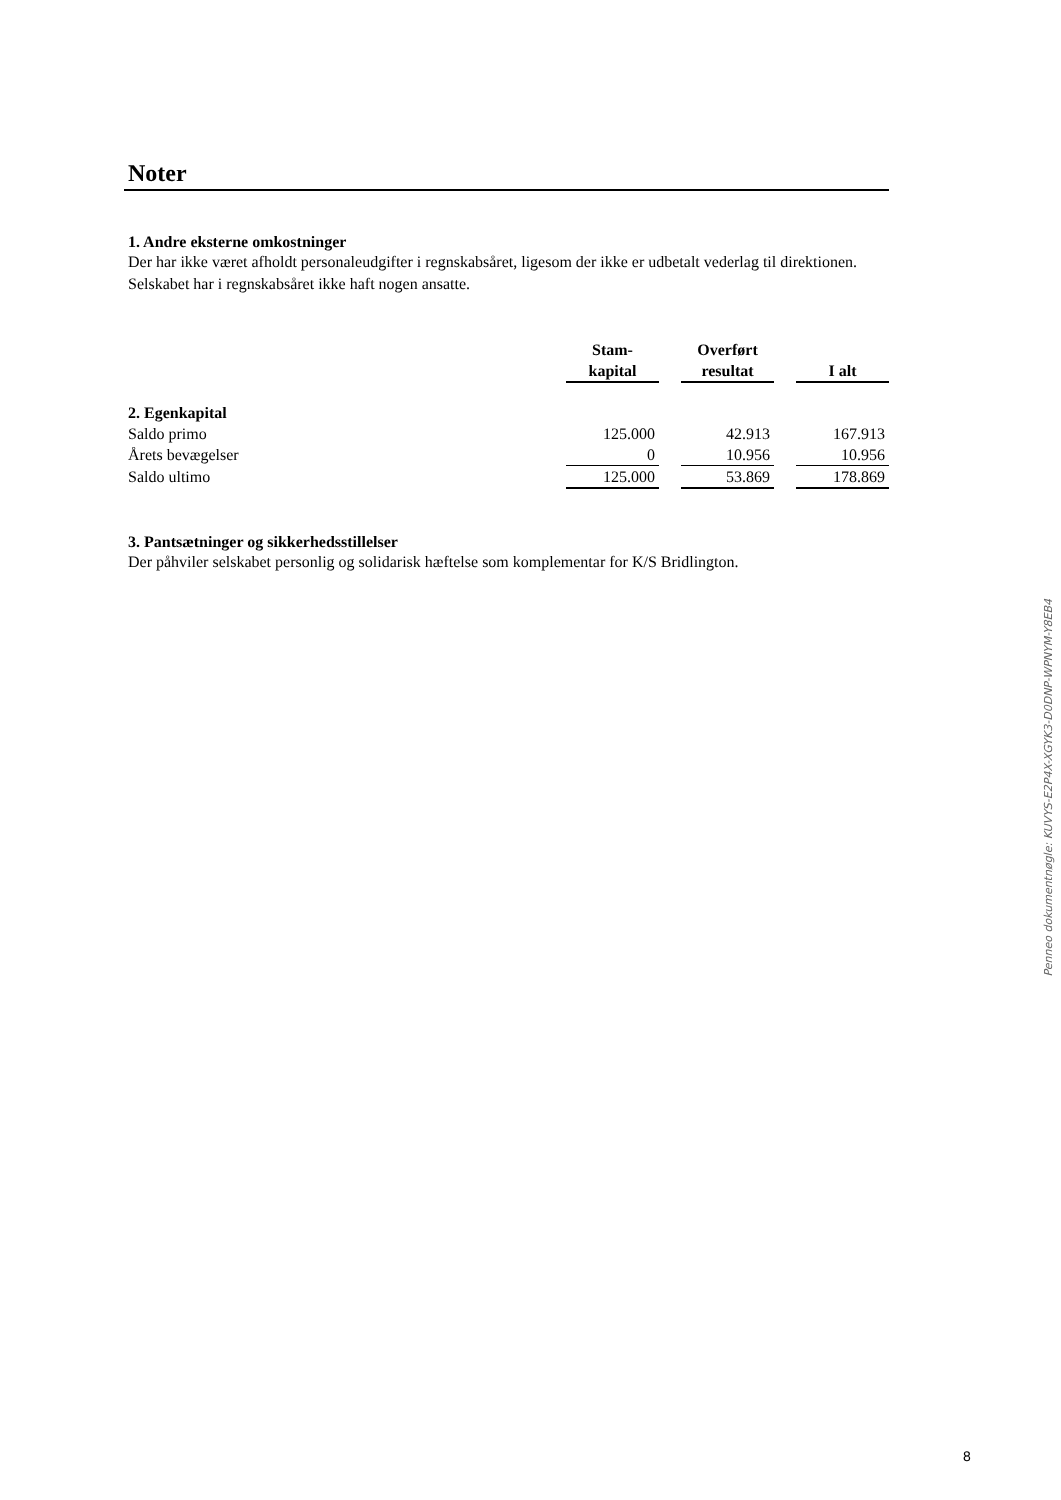Noter
1. Andre eksterne omkostninger
Der har ikke været afholdt personaleudgifter i regnskabsåret, ligesom der ikke er udbetalt vederlag til direktionen. Selskabet har i regnskabsåret ikke haft nogen ansatte.
| | Stam- kapital | | Overført resultat | | I alt |
| 2. Egenkapital | | | | | |
| Saldo primo | 125.000 | | 42.913 | | 167.913 |
| Årets bevægelser | 0 | | 10.956 | | 10.956 |
| Saldo ultimo | 125.000 | | 53.869 | | 178.869 |
3. Pantsætninger og sikkerhedsstillelser
Der påhviler selskabet personlig og solidarisk hæftelse som komplementar for K/S Bridlington.
Penneo dokumentnøgle: KUVYS-E2P4X-XGYK3-D0DNP-WPNYM-Y8EB4
8